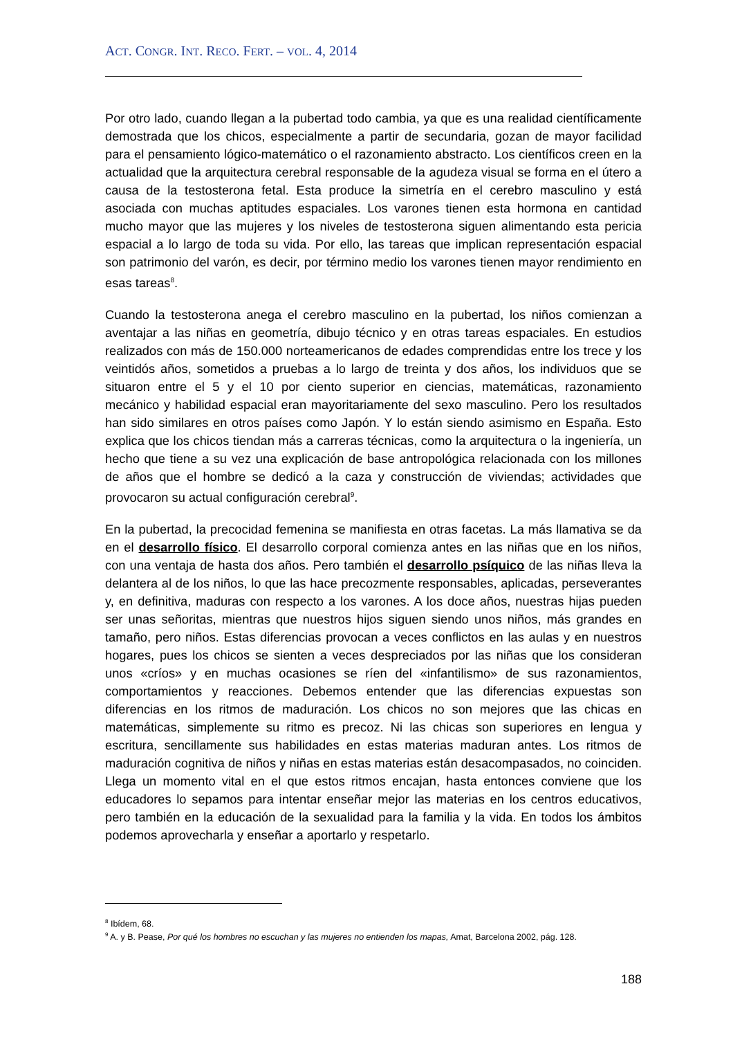ACT. CONGR. INT. RECO. FERT. – VOL. 4, 2014
Por otro lado, cuando llegan a la pubertad todo cambia, ya que es una realidad científicamente demostrada que los chicos, especialmente a partir de secundaria, gozan de mayor facilidad para el pensamiento lógico-matemático o el razonamiento abstracto. Los científicos creen en la actualidad que la arquitectura cerebral responsable de la agudeza visual se forma en el útero a causa de la testosterona fetal. Esta produce la simetría en el cerebro masculino y está asociada con muchas aptitudes espaciales. Los varones tienen esta hormona en cantidad mucho mayor que las mujeres y los niveles de testosterona siguen alimentando esta pericia espacial a lo largo de toda su vida. Por ello, las tareas que implican representación espacial son patrimonio del varón, es decir, por término medio los varones tienen mayor rendimiento en esas tareas<sup>8</sup>.
Cuando la testosterona anega el cerebro masculino en la pubertad, los niños comienzan a aventajar a las niñas en geometría, dibujo técnico y en otras tareas espaciales. En estudios realizados con más de 150.000 norteamericanos de edades comprendidas entre los trece y los veintidós años, sometidos a pruebas a lo largo de treinta y dos años, los individuos que se situaron entre el 5 y el 10 por ciento superior en ciencias, matemáticas, razonamiento mecánico y habilidad espacial eran mayoritariamente del sexo masculino. Pero los resultados han sido similares en otros países como Japón. Y lo están siendo asimismo en España. Esto explica que los chicos tiendan más a carreras técnicas, como la arquitectura o la ingeniería, un hecho que tiene a su vez una explicación de base antropológica relacionada con los millones de años que el hombre se dedicó a la caza y construcción de viviendas; actividades que provocaron su actual configuración cerebral<sup>9</sup>.
En la pubertad, la precocidad femenina se manifiesta en otras facetas. La más llamativa se da en el desarrollo físico. El desarrollo corporal comienza antes en las niñas que en los niños, con una ventaja de hasta dos años. Pero también el desarrollo psíquico de las niñas lleva la delantera al de los niños, lo que las hace precozmente responsables, aplicadas, perseverantes y, en definitiva, maduras con respecto a los varones. A los doce años, nuestras hijas pueden ser unas señoritas, mientras que nuestros hijos siguen siendo unos niños, más grandes en tamaño, pero niños. Estas diferencias provocan a veces conflictos en las aulas y en nuestros hogares, pues los chicos se sienten a veces despreciados por las niñas que los consideran unos «críos» y en muchas ocasiones se ríen del «infantilismo» de sus razonamientos, comportamientos y reacciones. Debemos entender que las diferencias expuestas son diferencias en los ritmos de maduración. Los chicos no son mejores que las chicas en matemáticas, simplemente su ritmo es precoz. Ni las chicas son superiores en lengua y escritura, sencillamente sus habilidades en estas materias maduran antes. Los ritmos de maduración cognitiva de niños y niñas en estas materias están desacompasados, no coinciden. Llega un momento vital en el que estos ritmos encajan, hasta entonces conviene que los educadores lo sepamos para intentar enseñar mejor las materias en los centros educativos, pero también en la educación de la sexualidad para la familia y la vida. En todos los ámbitos podemos aprovecharla y enseñar a aportarlo y respetarlo.
<sup>8</sup> Ibídem, 68.
<sup>9</sup> A. y B. Pease, Por qué los hombres no escuchan y las mujeres no entienden los mapas, Amat, Barcelona 2002, pág. 128.
188